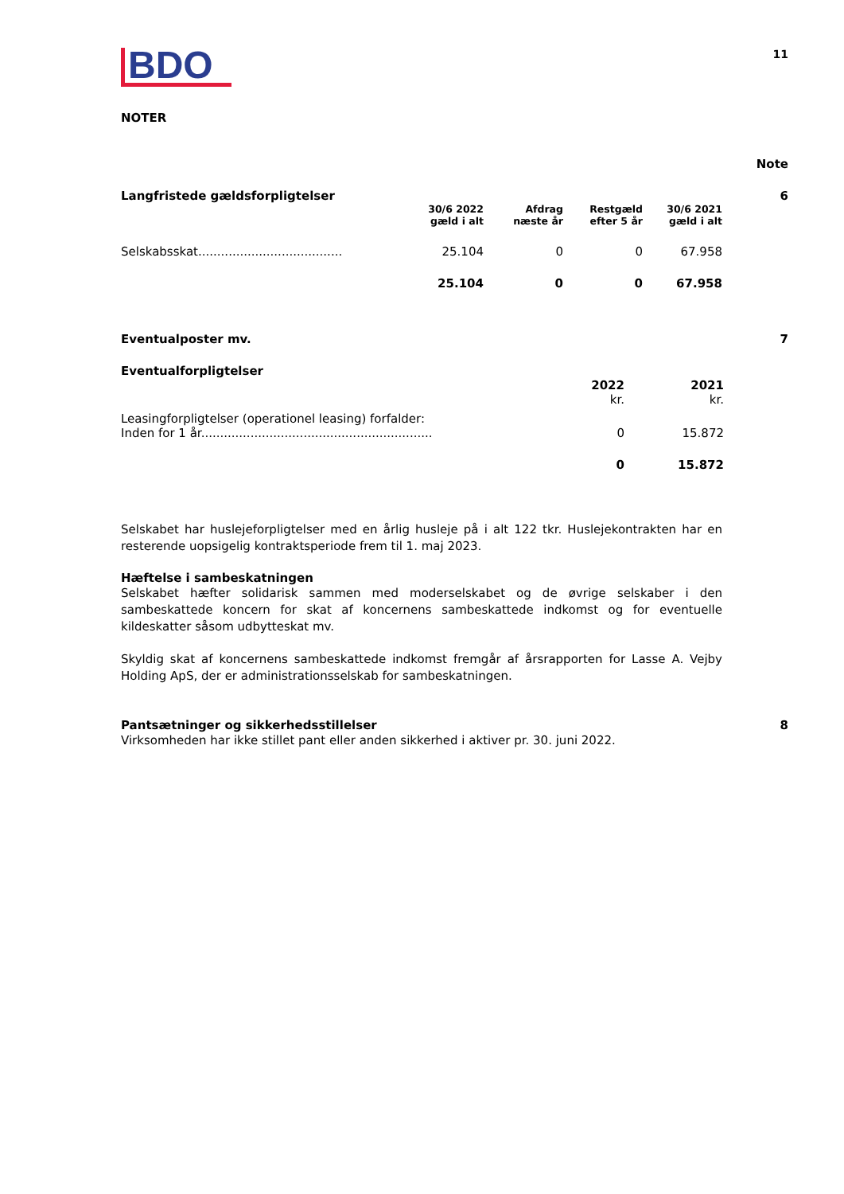BDO
11
NOTER
Note
Langfristede gældsforpligtelser
6
| | 30/6 2022 gæld i alt | Afdrag næste år | Restgæld efter 5 år | 30/6 2021 gæld i alt |
| --- | --- | --- | --- | --- |
| Selskabsskat...................................... | 25.104 | 0 | 0 | 67.958 |
| | 25.104 | 0 | 0 | 67.958 |
Eventualposter mv. 7
Eventualforpligtelser
| | 2022 kr. | 2021 kr. |
| --- | --- | --- |
| Leasingforpligtelser (operationel leasing) forfalder: | | |
| Inden for 1 år............................................................. | 0 | 15.872 |
| | 0 | 15.872 |
Selskabet har huslejeforpligtelser med en årlig husleje på i alt 122 tkr. Huslejekontrakten har en resterende uopsigelig kontraktsperiode frem til 1. maj 2023.
Hæftelse i sambeskatningen
Selskabet hæfter solidarisk sammen med moderselskabet og de øvrige selskaber i den sambeskattede koncern for skat af koncernens sambeskattede indkomst og for eventuelle kildeskatter såsom udbytteskat mv.
Skyldig skat af koncernens sambeskattede indkomst fremgår af årsrapporten for Lasse A. Vejby Holding ApS, der er administrationsselskab for sambeskatningen.
Pantsætninger og sikkerhedsstillelser
8
Virksomheden har ikke stillet pant eller anden sikkerhed i aktiver pr. 30. juni 2022.